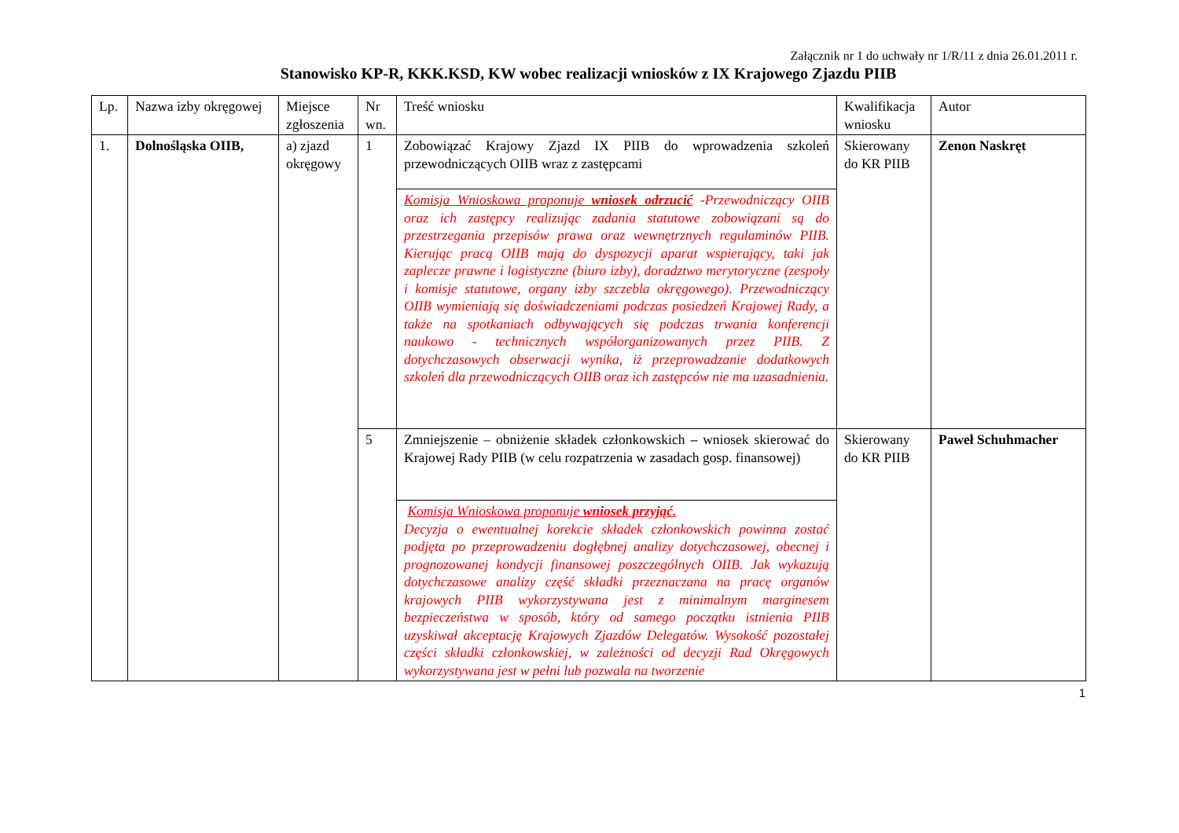Załącznik nr 1 do uchwały nr 1/R/11 z dnia 26.01.2011 r.
Stanowisko KP-R, KKK.KSD, KW wobec realizacji wniosków z IX Krajowego Zjazdu PIIB
| Lp. | Nazwa izby okręgowej | Miejsce zgłoszenia | Nr wn. | Treść wniosku | Kwalifikacja wniosku | Autor |
| 1. | Dolnośląska OIIB, | a) zjazd okręgowy | 1 | Zobowiązać Krajowy Zjazd IX PIIB do wprowadzenia szkoleń przewodniczących OIIB wraz z zastępcami | Skierowany do KR PIIB | Zenon Naskręt |
| | | | | Komisja Wnioskowa proponuje wniosek odrzucić -Przewodniczący OIIB oraz ich zastępcy realizując zadania statutowe zobowiązani są do przestrzegania przepisów prawa oraz wewnętrznych regulaminów PIIB. Kierując pracą OIIB mają do dyspozycji aparat wspierający, taki jak zaplecze prawne i logistyczne (biuro izby), doradztwo merytoryczne (zespoły i komisje statutowe, organy izby szczebla okręgowego). Przewodniczący OIIB wymieniają się doświadczeniami podczas posiedzeń Krajowej Rady, a także na spotkaniach odbywających się podczas trwania konferencji naukowo - technicznych współorganizowanych przez PIIB. Z dotychczasowych obserwacji wynika, iż przeprowadzanie dodatkowych szkoleń dla przewodniczących OIIB oraz ich zastępców nie ma uzasadnienia. | | |
| | | | 5 | Zmniejszenie – obniżenie składek członkowskich – wniosek skierować do Krajowej Rady PIIB (w celu rozpatrzenia w zasadach gosp. finansowej) | Skierowany do KR PIIB | Paweł Schuhmacher |
| | | | | Komisja Wnioskowa proponuje wniosek przyjąć. Decyzja o ewentualnej korekcie składek członkowskich powinna zostać podjęta po przeprowadzeniu dogłębnej analizy dotychczasowej, obecnej i prognozowanej kondycji finansowej poszczególnych OIIB. Jak wykazują dotychczasowe analizy część składki przeznaczana na pracę organów krajowych PIIB wykorzystywana jest z minimalnym marginesem bezpieczeństwa w sposób, który od samego początku istnienia PIIB uzyskiwał akceptację Krajowych Zjazdów Delegatów. Wysokość pozostałej części składki członkowskiej, w zależności od decyzji Rad Okręgowych wykorzystywana jest w pełni lub pozwala na tworzenie | | |
1